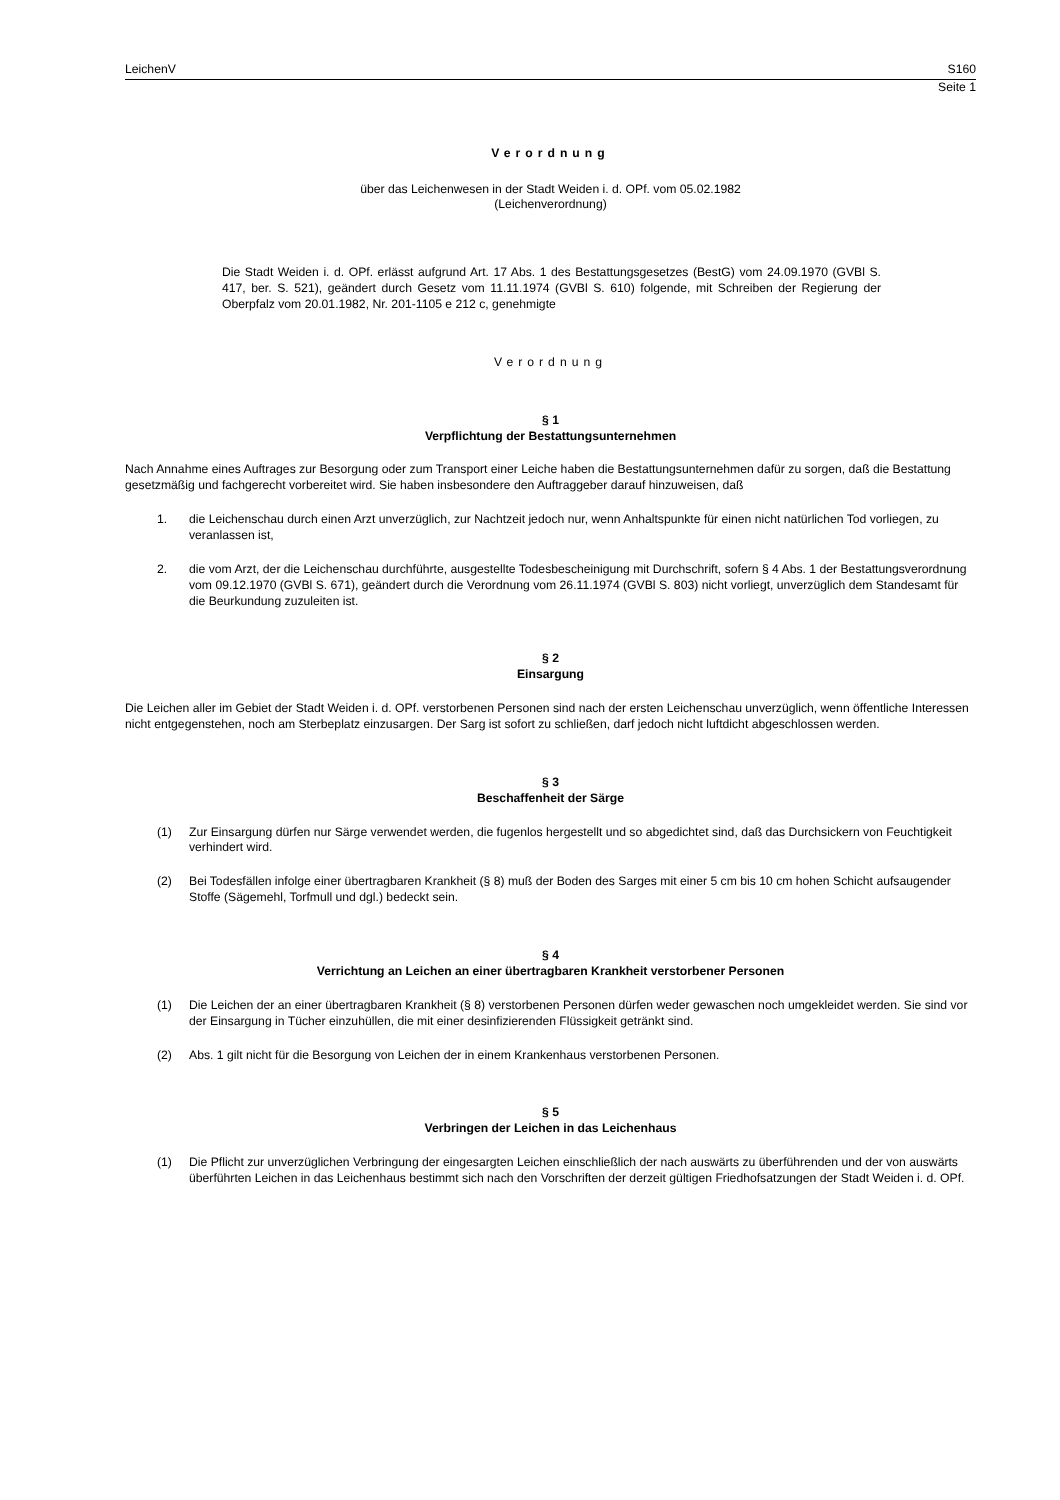LeichenV S160
Seite 1
Verordnung
über das Leichenwesen in der Stadt Weiden i. d. OPf. vom 05.02.1982
(Leichenverordnung)
Die Stadt Weiden i. d. OPf. erlässt aufgrund Art. 17 Abs. 1 des Bestattungsgesetzes (BestG) vom 24.09.1970 (GVBl S. 417, ber. S. 521), geändert durch Gesetz vom 11.11.1974 (GVBl S. 610) folgende, mit Schreiben der Regierung der Oberpfalz vom 20.01.1982, Nr. 201-1105 e 212 c, genehmigte
Verordnung
§ 1
Verpflichtung der Bestattungsunternehmen
Nach Annahme eines Auftrages zur Besorgung oder zum Transport einer Leiche haben die Bestattungsunternehmen dafür zu sorgen, daß die Bestattung gesetzmäßig und fachgerecht vorbereitet wird. Sie haben insbesondere den Auftraggeber darauf hinzuweisen, daß
1. die Leichenschau durch einen Arzt unverzüglich, zur Nachtzeit jedoch nur, wenn Anhaltspunkte für einen nicht natürlichen Tod vorliegen, zu veranlassen ist,
2. die vom Arzt, der die Leichenschau durchführte, ausgestellte Todesbescheinigung mit Durchschrift, sofern § 4 Abs. 1 der Bestattungsverordnung vom 09.12.1970 (GVBl S. 671), geändert durch die Verordnung vom 26.11.1974 (GVBl S. 803) nicht vorliegt, unverzüglich dem Standesamt für die Beurkundung zuzuleiten ist.
§ 2
Einsargung
Die Leichen aller im Gebiet der Stadt Weiden i. d. OPf. verstorbenen Personen sind nach der ersten Leichenschau unverzüglich, wenn öffentliche Interessen nicht entgegenstehen, noch am Sterbeplatz einzusargen. Der Sarg ist sofort zu schließen, darf jedoch nicht luftdicht abgeschlossen werden.
§ 3
Beschaffenheit der Särge
(1) Zur Einsargung dürfen nur Särge verwendet werden, die fugenlos hergestellt und so abgedichtet sind, daß das Durchsickern von Feuchtigkeit verhindert wird.
(2) Bei Todesfällen infolge einer übertragbaren Krankheit (§ 8) muß der Boden des Sarges mit einer 5 cm bis 10 cm hohen Schicht aufsaugender Stoffe (Sägemehl, Torfmull und dgl.) bedeckt sein.
§ 4
Verrichtung an Leichen an einer übertragbaren Krankheit verstorbener Personen
(1) Die Leichen der an einer übertragbaren Krankheit (§ 8) verstorbenen Personen dürfen weder gewaschen noch umgekleidet werden. Sie sind vor der Einsargung in Tücher einzuhüllen, die mit einer desinfizierenden Flüssigkeit getränkt sind.
(2) Abs. 1 gilt nicht für die Besorgung von Leichen der in einem Krankenhaus verstorbenen Personen.
§ 5
Verbringen der Leichen in das Leichenhaus
(1) Die Pflicht zur unverzüglichen Verbringung der eingesargten Leichen einschließlich der nach auswärts zu überführenden und der von auswärts überführten Leichen in das Leichenhaus bestimmt sich nach den Vorschriften der derzeit gültigen Friedhofsatzungen der Stadt Weiden i. d. OPf.